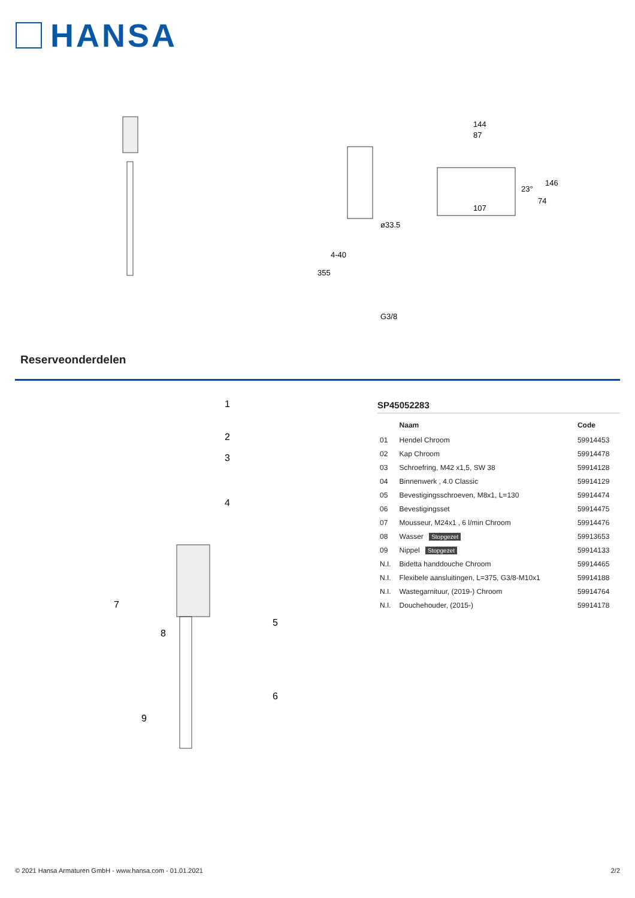HANSA
ø33.5
G3/8
144
87
107
146
74
23°
355
4-40
Reserveonderdelen
1
2
3
4
5
6
7
8
9
SP45052283
| | Naam | Code |
| --- | --- | --- |
| 01 | Hendel Chroom | 59914453 |
| 02 | Kap Chroom | 59914478 |
| 03 | Schroefring, M42 x1,5, SW 38 | 59914128 |
| 04 | Binnenwerk , 4.0 Classic | 59914129 |
| 05 | Bevestigingsschroeven, M8x1, L=130 | 59914474 |
| 06 | Bevestigingsset | 59914475 |
| 07 | Mousseur, M24x1 , 6 l/min Chroom | 59914476 |
| 08 | Wasser Stopgezet | 59913653 |
| 09 | Nippel Stopgezet | 59914133 |
| N.I. | Bidetta handdouche Chroom | 59914465 |
| N.I. | Flexibele aansluitingen, L=375, G3/8-M10x1 | 59914188 |
| N.I. | Wastegarnituur, (2019-) Chroom | 59914764 |
| N.I. | Douchehouder, (2015-) | 59914178 |
© 2021 Hansa Armaturen GmbH - www.hansa.com - 01.01.2021 2/2